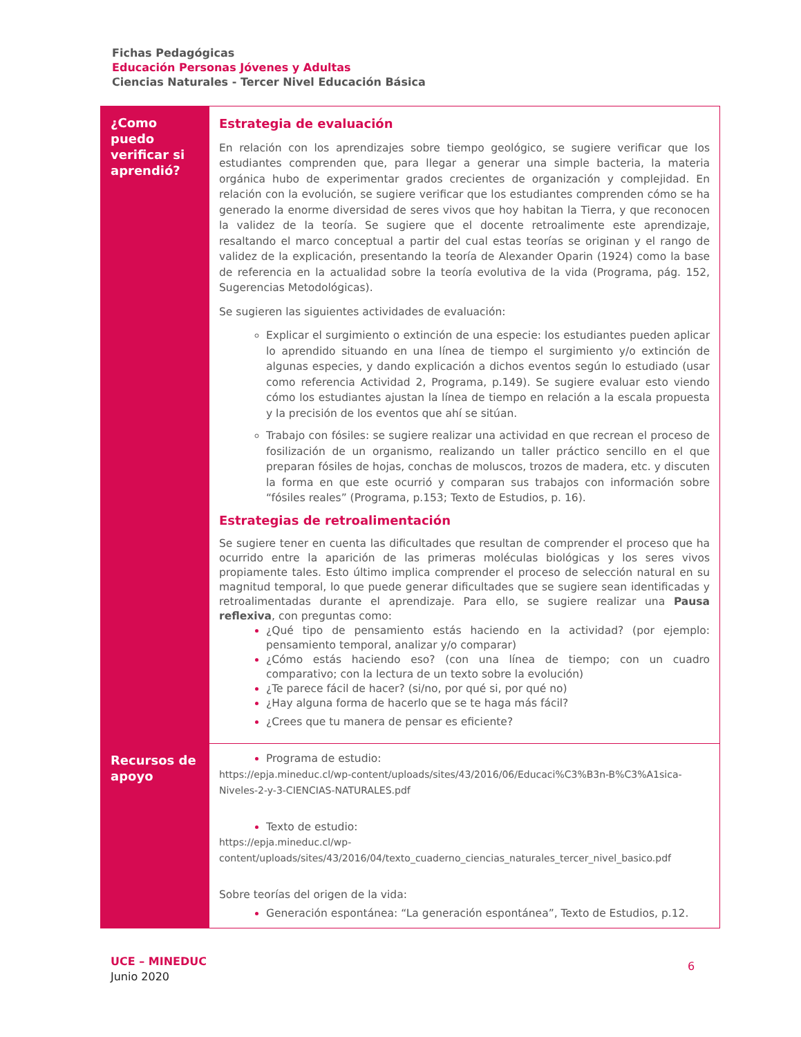Fichas Pedagógicas
Educación Personas Jóvenes y Adultas
Ciencias Naturales - Tercer Nivel Educación Básica
| ¿Como puedo verificar si aprendió? | Estrategia de evaluación En relación con los aprendizajes sobre tiempo geológico, se sugiere verificar que los estudiantes comprenden que, para llegar a generar una simple bacteria, la materia orgánica hubo de experimentar grados crecientes de organización y complejidad. En relación con la evolución, se sugiere verificar que los estudiantes comprenden cómo se ha generado la enorme diversidad de seres vivos que hoy habitan la Tierra, y que reconocen la validez de la teoría. Se sugiere que el docente retroalimente este aprendizaje, resaltando el marco conceptual a partir del cual estas teorías se originan y el rango de validez de la explicación, presentando la teoría de Alexander Oparin (1924) como la base de referencia en la actualidad sobre la teoría evolutiva de la vida (Programa, pág. 152, Sugerencias Metodológicas). Se sugieren las siguientes actividades de evaluación: Explicar el surgimiento o extinción de una especie: los estudiantes pueden aplicar lo aprendido situando en una línea de tiempo el surgimiento y/o extinción de algunas especies, y dando explicación a dichos eventos según lo estudiado (usar como referencia Actividad 2, Programa, p.149). Se sugiere evaluar esto viendo cómo los estudiantes ajustan la línea de tiempo en relación a la escala propuesta y la precisión de los eventos que ahí se sitúan. Trabajo con fósiles: se sugiere realizar una actividad en que recrean el proceso de fosilización de un organismo, realizando un taller práctico sencillo en el que preparan fósiles de hojas, conchas de moluscos, trozos de madera, etc. y discuten la forma en que este ocurrió y comparan sus trabajos con información sobre “fósiles reales” (Programa, p.153; Texto de Estudios, p. 16). Estrategias de retroalimentación Se sugiere tener en cuenta las dificultades que resultan de comprender el proceso que ha ocurrido entre la aparición de las primeras moléculas biológicas y los seres vivos propiamente tales. Esto último implica comprender el proceso de selección natural en su magnitud temporal, lo que puede generar dificultades que se sugiere sean identificadas y retroalimentadas durante el aprendizaje. Para ello, se sugiere realizar una Pausa reflexiva , con preguntas como: ¿Qué tipo de pensamiento estás haciendo en la actividad? (por ejemplo: pensamiento temporal, analizar y/o comparar) ¿Cómo estás haciendo eso? (con una línea de tiempo; con un cuadro comparativo; con la lectura de un texto sobre la evolución) ¿Te parece fácil de hacer? (si/no, por qué si, por qué no) ¿Hay alguna forma de hacerlo que se te haga más fácil? ¿Crees que tu manera de pensar es eficiente? |
| Recursos de apoyo | Programa de estudio: https://epja.mineduc.cl/wp-content/uploads/sites/43/2016/06/Educaci%C3%B3n-B%C3%A1sica-Niveles-2-y-3-CIENCIAS-NATURALES.pdf Texto de estudio: https://epja.mineduc.cl/wp-content/uploads/sites/43/2016/04/texto_cuaderno_ciencias_naturales_tercer_nivel_basico.pdf Sobre teorías del origen de la vida: Generación espontánea: “La generación espontánea”, Texto de Estudios, p.12. |
UCE – MINEDUC
Junio 2020
6